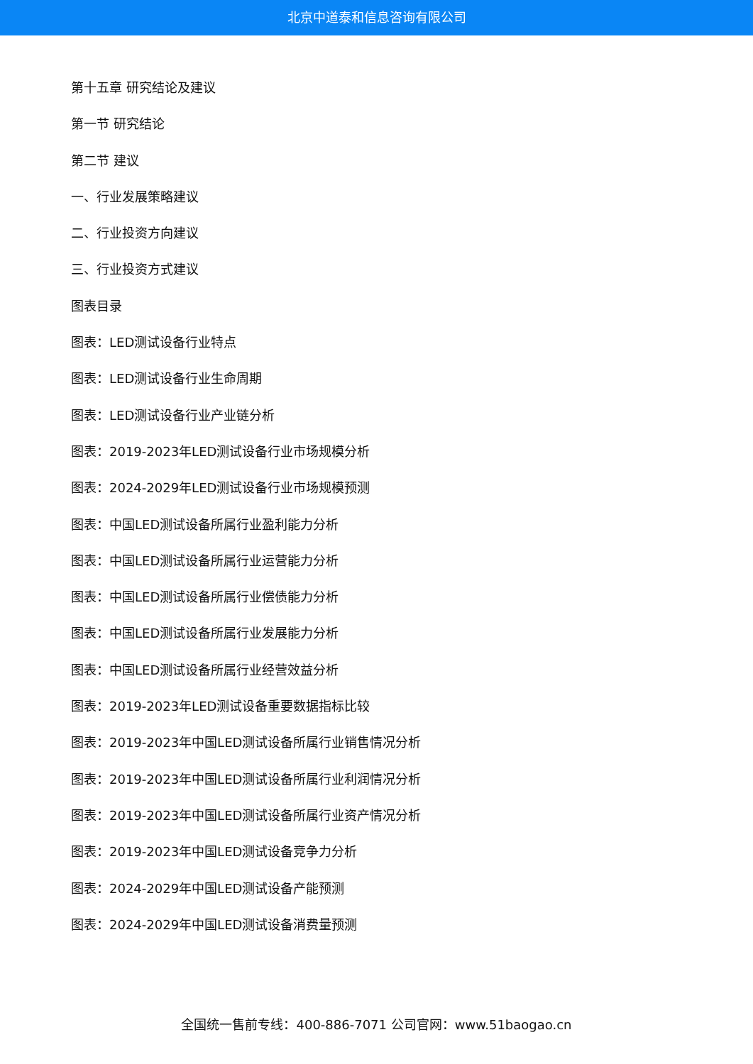北京中道泰和信息咨询有限公司
第十五章 研究结论及建议
第一节 研究结论
第二节 建议
一、行业发展策略建议
二、行业投资方向建议
三、行业投资方式建议
图表目录
图表：LED测试设备行业特点
图表：LED测试设备行业生命周期
图表：LED测试设备行业产业链分析
图表：2019-2023年LED测试设备行业市场规模分析
图表：2024-2029年LED测试设备行业市场规模预测
图表：中国LED测试设备所属行业盈利能力分析
图表：中国LED测试设备所属行业运营能力分析
图表：中国LED测试设备所属行业偿债能力分析
图表：中国LED测试设备所属行业发展能力分析
图表：中国LED测试设备所属行业经营效益分析
图表：2019-2023年LED测试设备重要数据指标比较
图表：2019-2023年中国LED测试设备所属行业销售情况分析
图表：2019-2023年中国LED测试设备所属行业利润情况分析
图表：2019-2023年中国LED测试设备所属行业资产情况分析
图表：2019-2023年中国LED测试设备竞争力分析
图表：2024-2029年中国LED测试设备产能预测
图表：2024-2029年中国LED测试设备消费量预测
全国统一售前专线：400-886-7071 公司官网：www.51baogao.cn